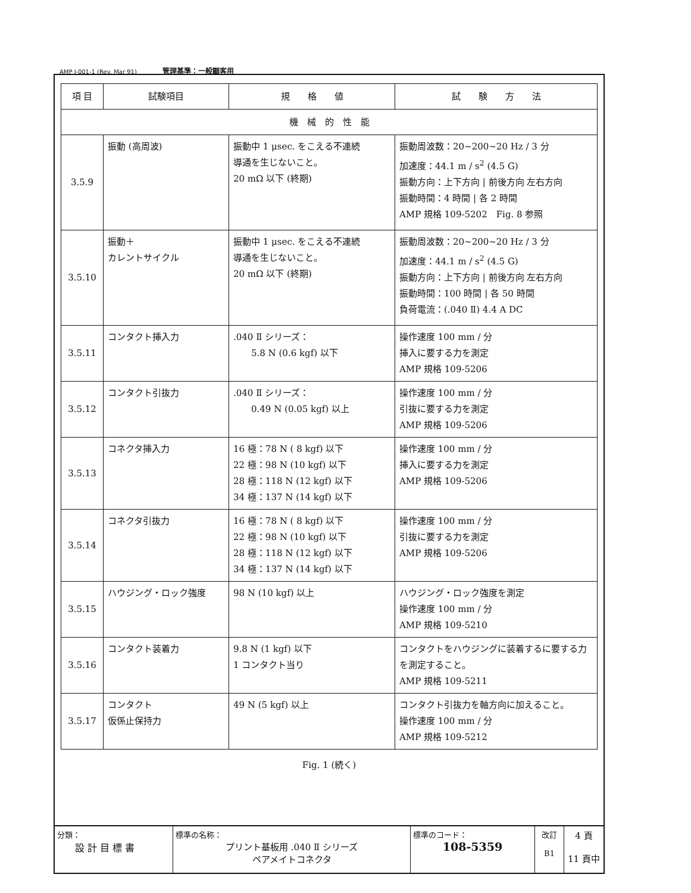AMP J-001-1 (Rev. Mar 91) 管理基準：一般顧客用
| 項 目 | 試験項目 | 規 格 値 | 試 験 方 法 |
| --- | --- | --- | --- |
| 機 械 的 性 能 | | | |
| 3.5.9 | 振動 (高周波) | 振動中 1 μsec. をこえる不連続 導通を生じないこと。 20 mΩ 以下 (終期) | 振動周波数：20~200~20 Hz / 3 分 加速度：44.1 m / s<sup>2</sup> (4.5 G) 振動方向：上下方向 / 前後方向 左右方向 振動時間：4 時間 / 各 2 時間 AMP 規格 109-5202 Fig. 8 参照 |
| 3.5.10 | 振動＋ カレントサイクル | 振動中 1 μsec. をこえる不連続 導通を生じないこと。 20 mΩ 以下 (終期) | 振動周波数：20~200~20 Hz / 3 分 加速度：44.1 m / s<sup>2</sup> (4.5 G) 振動方向：上下方向 / 前後方向 左右方向 振動時間：100 時間 / 各 50 時間 負荷電流：(.040 Ⅱ) 4.4 A DC |
| 3.5.11 | コンタクト挿入力 | .040 Ⅱ シリーズ： 5.8 N (0.6 kgf) 以下 | 操作速度 100 mm / 分 挿入に要する力を測定 AMP 規格 109-5206 |
| 3.5.12 | コンタクト引抜力 | .040 Ⅱ シリーズ： 0.49 N (0.05 kgf) 以上 | 操作速度 100 mm / 分 引抜に要する力を測定 AMP 規格 109-5206 |
| 3.5.13 | コネクタ挿入力 | 16 極：78 N ( 8 kgf) 以下 22 極：98 N (10 kgf) 以下 28 極：118 N (12 kgf) 以下 34 極：137 N (14 kgf) 以下 | 操作速度 100 mm / 分 挿入に要する力を測定 AMP 規格 109-5206 |
| 3.5.14 | コネクタ引抜力 | 16 極：78 N ( 8 kgf) 以下 22 極：98 N (10 kgf) 以下 28 極：118 N (12 kgf) 以下 34 極：137 N (14 kgf) 以下 | 操作速度 100 mm / 分 引抜に要する力を測定 AMP 規格 109-5206 |
| 3.5.15 | ハウジング・ロック強度 | 98 N (10 kgf) 以上 | ハウジング・ロック強度を測定 操作速度 100 mm / 分 AMP 規格 109-5210 |
| 3.5.16 | コンタクト装着力 | 9.8 N (1 kgf) 以下 1 コンタクト当り | コンタクトをハウジングに装着するに要する力を測定すること。 AMP 規格 109-5211 |
| 3.5.17 | コンタクト 仮係止保持力 | 49 N (5 kgf) 以上 | コンタクト引抜力を軸方向に加えること。 操作速度 100 mm / 分 AMP 規格 109-5212 |
Fig. 1 (続く)
| 分類： 設 計 目 標 書 | 標準の名称： プリント基板用 .040 Ⅱ シリーズ ペアメイトコネクタ | 標準のコード： 108-5359 | 改訂 B1 | 4 頁 11 頁中 |